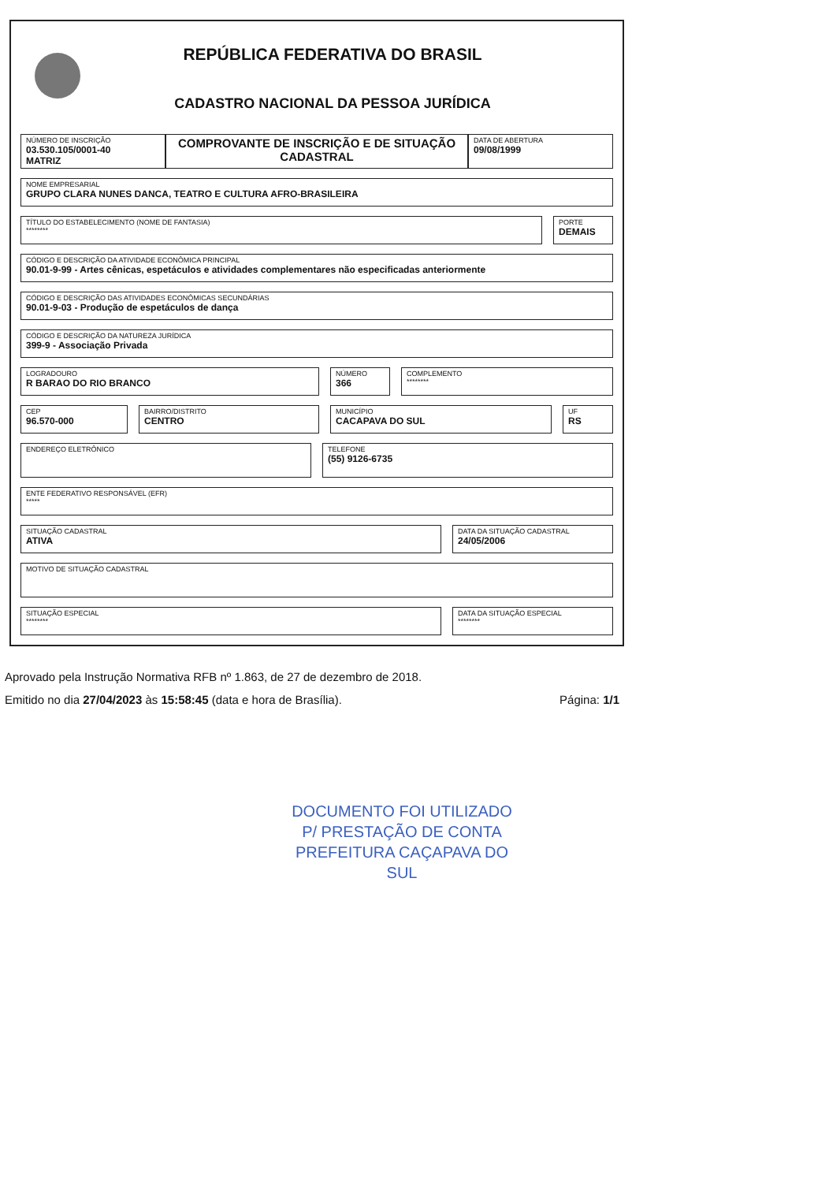REPÚBLICA FEDERATIVA DO BRASIL
CADASTRO NACIONAL DA PESSOA JURÍDICA
NÚMERO DE INSCRIÇÃO
03.530.105/0001-40
MATRIZ
COMPROVANTE DE INSCRIÇÃO E DE SITUAÇÃO CADASTRAL
DATA DE ABERTURA
09/08/1999
NOME EMPRESARIAL
GRUPO CLARA NUNES DANCA, TEATRO E CULTURA AFRO-BRASILEIRA
TÍTULO DO ESTABELECIMENTO (NOME DE FANTASIA)
********
PORTE
DEMAIS
CÓDIGO E DESCRIÇÃO DA ATIVIDADE ECONÔMICA PRINCIPAL
90.01-9-99 - Artes cênicas, espetáculos e atividades complementares não especificadas anteriormente
CÓDIGO E DESCRIÇÃO DAS ATIVIDADES ECONÔMICAS SECUNDÁRIAS
90.01-9-03 - Produção de espetáculos de dança
CÓDIGO E DESCRIÇÃO DA NATUREZA JURÍDICA
399-9 - Associação Privada
LOGRADOURO
R BARAO DO RIO BRANCO
NÚMERO
366
COMPLEMENTO
********
CEP
96.570-000
BAIRRO/DISTRITO
CENTRO
MUNICÍPIO
CACAPAVA DO SUL
UF
RS
ENDEREÇO ELETRÔNICO TELEFONE
(55) 9126-6735
ENTE FEDERATIVO RESPONSÁVEL (EFR)
*****
SITUAÇÃO CADASTRAL
ATIVA
DATA DA SITUAÇÃO CADASTRAL
24/05/2006
MOTIVO DE SITUAÇÃO CADASTRAL
SITUAÇÃO ESPECIAL
********
DATA DA SITUAÇÃO ESPECIAL
********
Aprovado pela Instrução Normativa RFB nº 1.863, de 27 de dezembro de 2018.
Emitido no dia 27/04/2023 às 15:58:45 (data e hora de Brasília). Página: 1/1
DOCUMENTO FOI UTILIZADO
P/ PRESTAÇÃO DE CONTA
PREFEITURA CAÇAPAVA DO SUL